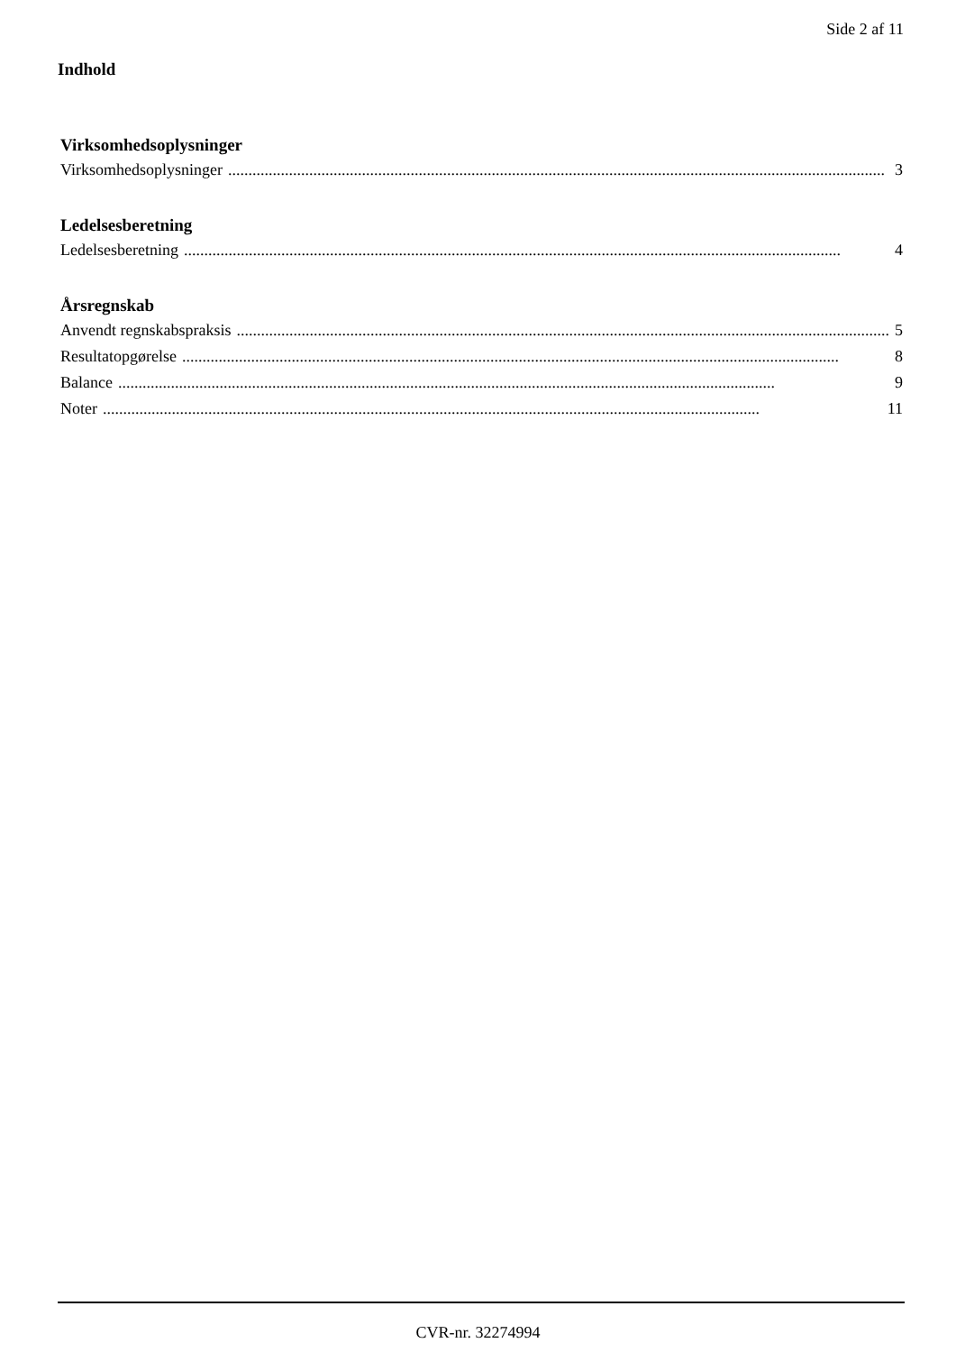Side 2 af 11
Indhold
Virksomhedsoplysninger
Virksomhedsoplysninger.................................................................................................................................................................. 3
Ledelsesberetning
Ledelsesberetning.................................................................................................................................................................. 4
Årsregnskab
Anvendt regnskabspraksis.................................................................................................................................................................. 5
Resultatopgørelse.................................................................................................................................................................. 8
Balance.................................................................................................................................................................. 9
Noter.................................................................................................................................................................. 11
CVR-nr. 32274994